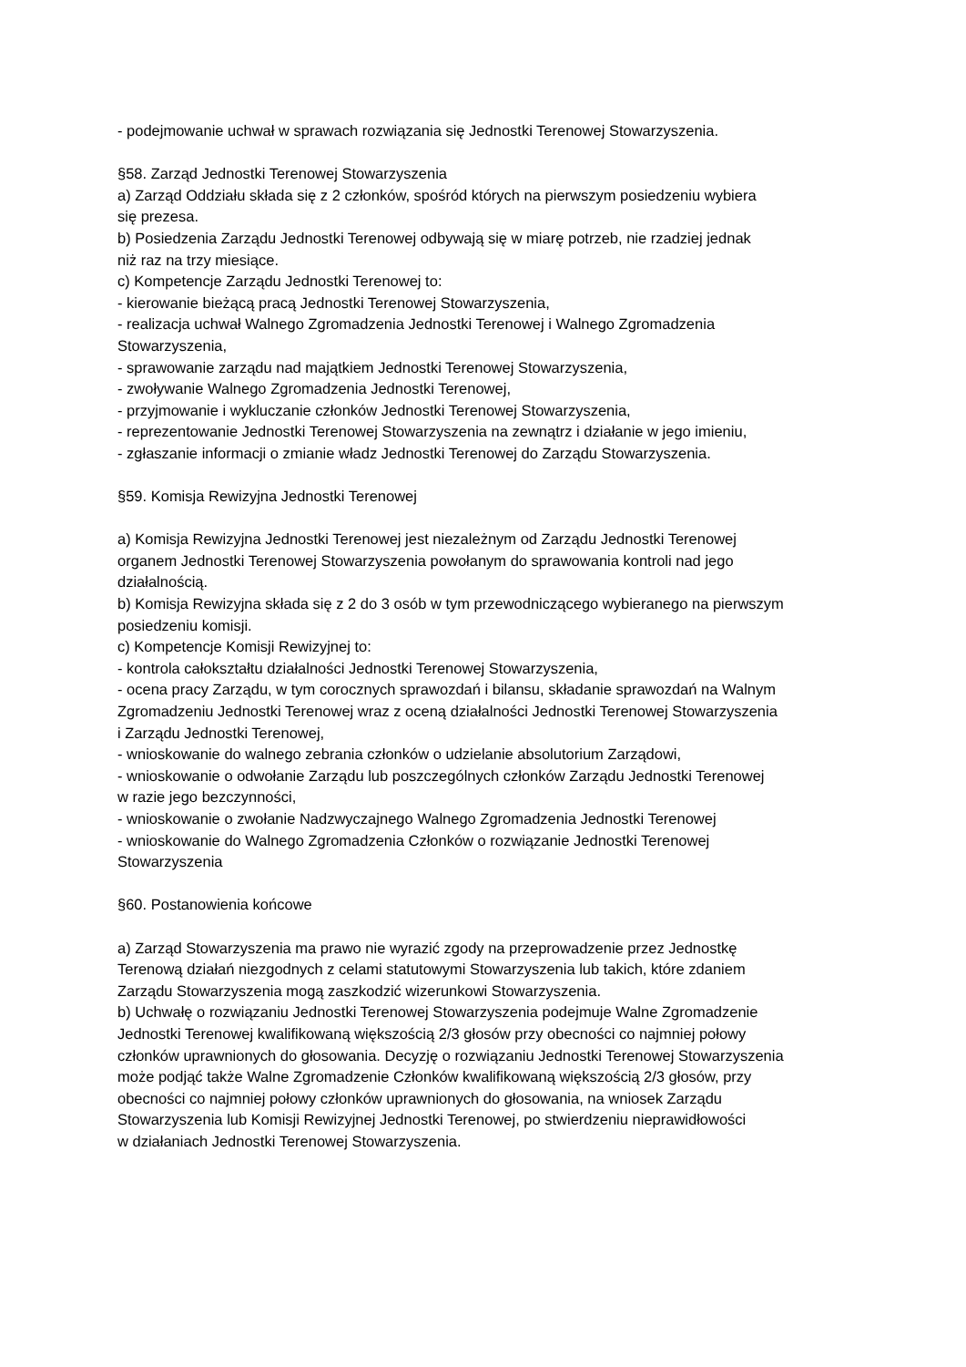- podejmowanie uchwał w sprawach rozwiązania się Jednostki Terenowej Stowarzyszenia.
§58. Zarząd Jednostki Terenowej Stowarzyszenia
a) Zarząd Oddziału składa się z 2 członków, spośród których na pierwszym posiedzeniu wybiera
się prezesa.
b) Posiedzenia Zarządu Jednostki Terenowej odbywają się w miarę potrzeb, nie rzadziej jednak
niż raz na trzy miesiące.
c) Kompetencje Zarządu Jednostki Terenowej to:
- kierowanie bieżącą pracą Jednostki Terenowej Stowarzyszenia,
- realizacja uchwał Walnego Zgromadzenia Jednostki Terenowej i Walnego Zgromadzenia
Stowarzyszenia,
- sprawowanie zarządu nad majątkiem Jednostki Terenowej Stowarzyszenia,
- zwoływanie Walnego Zgromadzenia Jednostki Terenowej,
- przyjmowanie i wykluczanie członków Jednostki Terenowej Stowarzyszenia,
- reprezentowanie Jednostki Terenowej Stowarzyszenia na zewnątrz i działanie w jego imieniu,
- zgłaszanie informacji o zmianie władz Jednostki Terenowej do Zarządu Stowarzyszenia.
§59. Komisja Rewizyjna Jednostki Terenowej
a) Komisja Rewizyjna Jednostki Terenowej jest niezależnym od Zarządu Jednostki Terenowej
organem Jednostki Terenowej Stowarzyszenia powołanym do sprawowania kontroli nad jego
działalnością.
b) Komisja Rewizyjna składa się z 2 do 3 osób w tym przewodniczącego wybieranego na pierwszym
posiedzeniu komisji.
c) Kompetencje Komisji Rewizyjnej to:
- kontrola całokształtu działalności Jednostki Terenowej Stowarzyszenia,
- ocena pracy Zarządu, w tym corocznych sprawozdań i bilansu, składanie sprawozdań na Walnym
Zgromadzeniu Jednostki Terenowej wraz z oceną działalności Jednostki Terenowej Stowarzyszenia
i Zarządu Jednostki Terenowej,
- wnioskowanie do walnego zebrania członków o udzielanie absolutorium Zarządowi,
- wnioskowanie o odwołanie Zarządu lub poszczególnych członków Zarządu Jednostki Terenowej
w razie jego bezczynności,
- wnioskowanie o zwołanie Nadzwyczajnego Walnego Zgromadzenia Jednostki Terenowej
- wnioskowanie do Walnego Zgromadzenia Członków o rozwiązanie Jednostki Terenowej
Stowarzyszenia
§60. Postanowienia końcowe
a) Zarząd Stowarzyszenia ma prawo nie wyrazić zgody na przeprowadzenie przez Jednostkę
Terenową działań niezgodnych z celami statutowymi Stowarzyszenia lub takich, które zdaniem
Zarządu Stowarzyszenia mogą zaszkodzić wizerunkowi Stowarzyszenia.
b) Uchwałę o rozwiązaniu Jednostki Terenowej Stowarzyszenia podejmuje Walne Zgromadzenie
Jednostki Terenowej kwalifikowaną większością 2/3 głosów przy obecności co najmniej połowy
członków uprawnionych do głosowania. Decyzję o rozwiązaniu Jednostki Terenowej Stowarzyszenia
może podjąć także Walne Zgromadzenie Członków kwalifikowaną większością 2/3 głosów, przy
obecności co najmniej połowy członków uprawnionych do głosowania, na wniosek Zarządu
Stowarzyszenia lub Komisji Rewizyjnej Jednostki Terenowej, po stwierdzeniu nieprawidłowości
w działaniach Jednostki Terenowej Stowarzyszenia.